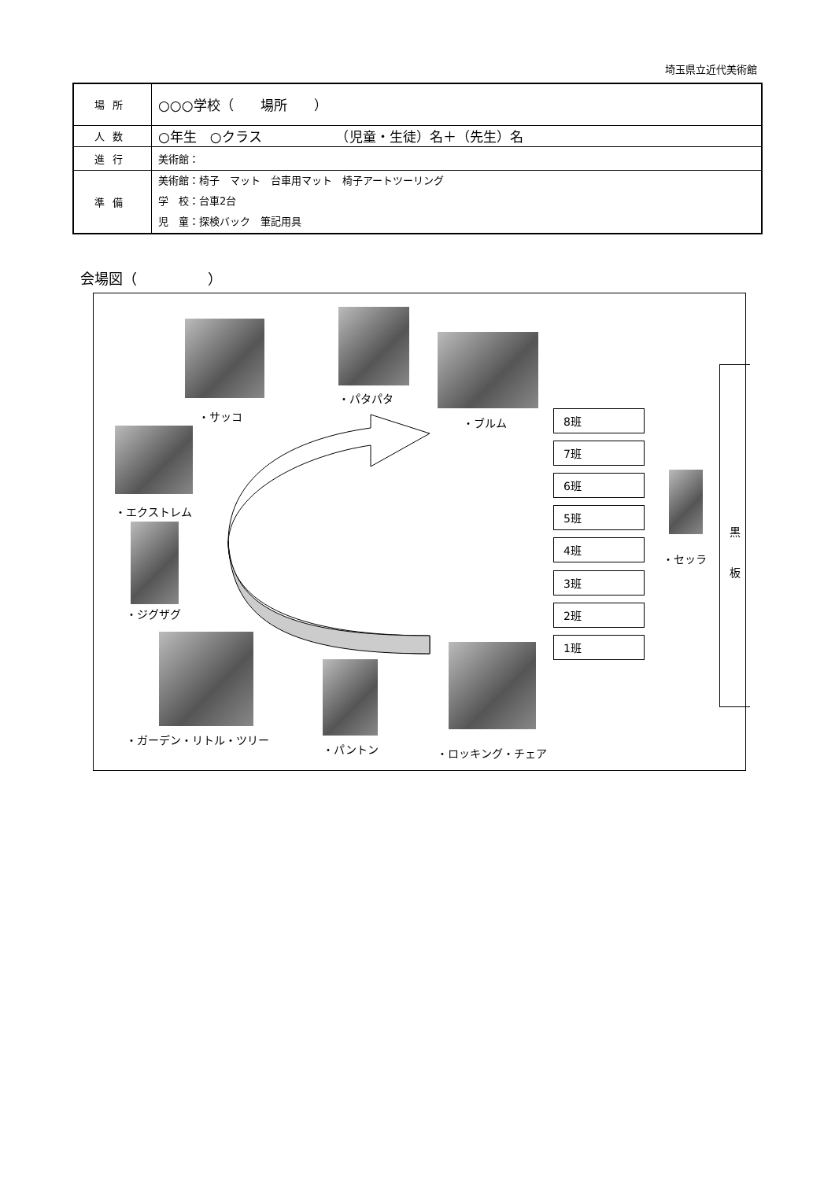埼玉県立近代美術館
| 場所 | ○○○学校（ 場所 ） |
| 人数 | ○年生 ○クラス （児童・生徒）名＋（先生）名 |
| 進行 | 美術館： |
| 準備 | 美術館：椅子 マット 台車用マット 椅子アートツーリング 学 校：台車2台 児 童：探検バック 筆記用具 |
会場図（　　　　　）
・サッコ
・パタパタ
・ブルム
・エクストレム
・ジグザグ
・ガーデン・リトル・ツリー
・パントン
・ロッキング・チェア
8班
7班
6班
5班
4班
3班
2班
1班
・セッラ
黒
板